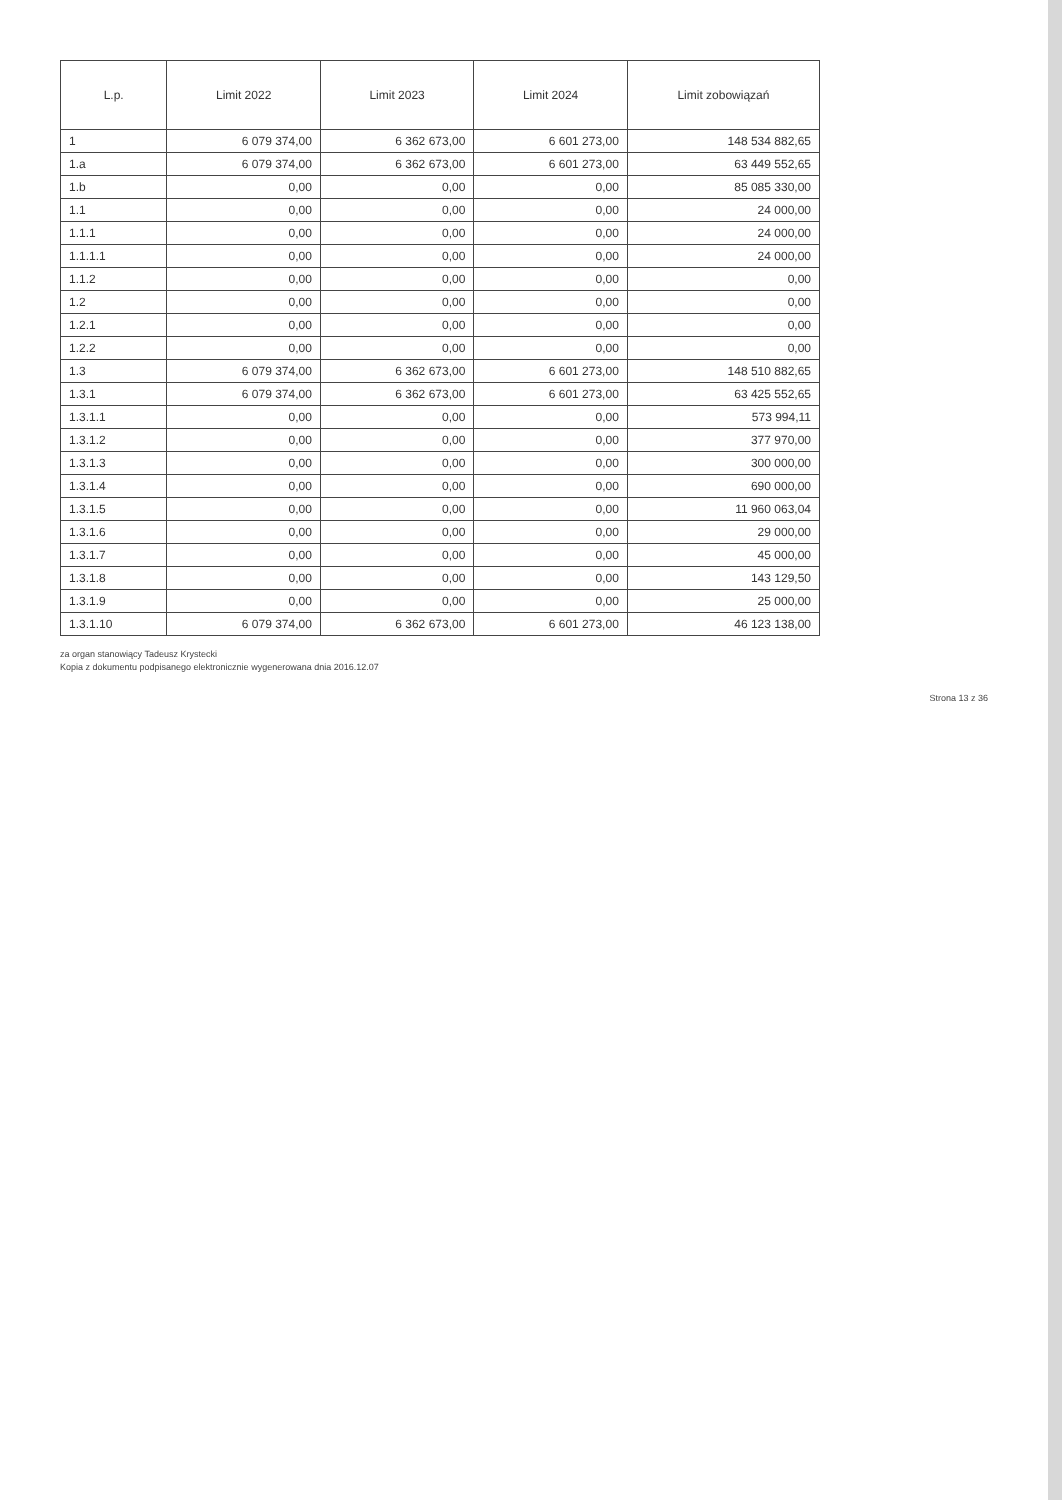| L.p. | Limit 2022 | Limit 2023 | Limit 2024 | Limit zobowiązań |
| --- | --- | --- | --- | --- |
| 1 | 6 079 374,00 | 6 362 673,00 | 6 601 273,00 | 148 534 882,65 |
| 1.a | 6 079 374,00 | 6 362 673,00 | 6 601 273,00 | 63 449 552,65 |
| 1.b | 0,00 | 0,00 | 0,00 | 85 085 330,00 |
| 1.1 | 0,00 | 0,00 | 0,00 | 24 000,00 |
| 1.1.1 | 0,00 | 0,00 | 0,00 | 24 000,00 |
| 1.1.1.1 | 0,00 | 0,00 | 0,00 | 24 000,00 |
| 1.1.2 | 0,00 | 0,00 | 0,00 | 0,00 |
| 1.2 | 0,00 | 0,00 | 0,00 | 0,00 |
| 1.2.1 | 0,00 | 0,00 | 0,00 | 0,00 |
| 1.2.2 | 0,00 | 0,00 | 0,00 | 0,00 |
| 1.3 | 6 079 374,00 | 6 362 673,00 | 6 601 273,00 | 148 510 882,65 |
| 1.3.1 | 6 079 374,00 | 6 362 673,00 | 6 601 273,00 | 63 425 552,65 |
| 1.3.1.1 | 0,00 | 0,00 | 0,00 | 573 994,11 |
| 1.3.1.2 | 0,00 | 0,00 | 0,00 | 377 970,00 |
| 1.3.1.3 | 0,00 | 0,00 | 0,00 | 300 000,00 |
| 1.3.1.4 | 0,00 | 0,00 | 0,00 | 690 000,00 |
| 1.3.1.5 | 0,00 | 0,00 | 0,00 | 11 960 063,04 |
| 1.3.1.6 | 0,00 | 0,00 | 0,00 | 29 000,00 |
| 1.3.1.7 | 0,00 | 0,00 | 0,00 | 45 000,00 |
| 1.3.1.8 | 0,00 | 0,00 | 0,00 | 143 129,50 |
| 1.3.1.9 | 0,00 | 0,00 | 0,00 | 25 000,00 |
| 1.3.1.10 | 6 079 374,00 | 6 362 673,00 | 6 601 273,00 | 46 123 138,00 |
za organ stanowiący Tadeusz Krystecki
Kopia z dokumentu podpisanego elektronicznie wygenerowana dnia 2016.12.07
Strona 13 z 36